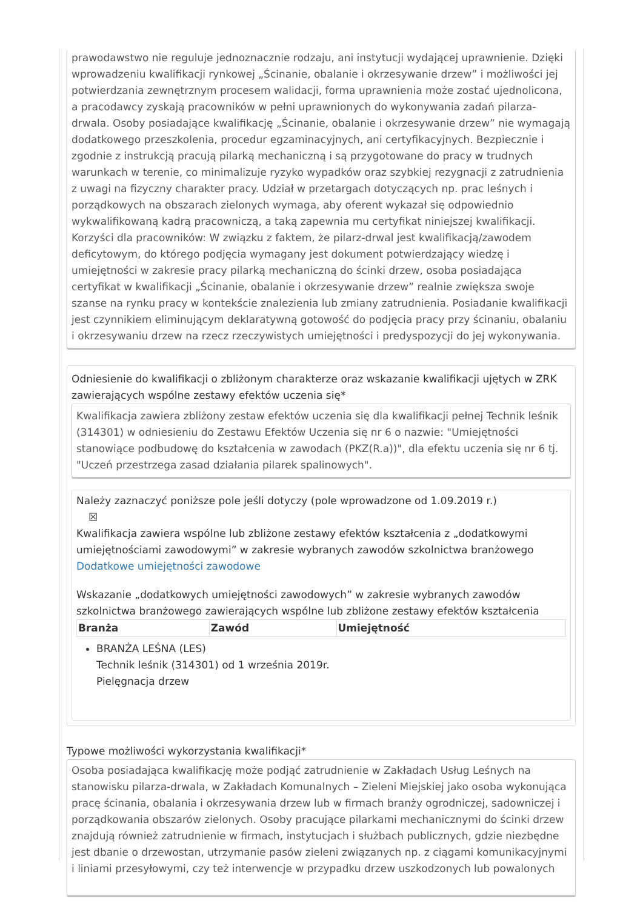prawodawstwo nie reguluje jednoznacznie rodzaju, ani instytucji wydającej uprawnienie. Dzięki wprowadzeniu kwalifikacji rynkowej „Ścinanie, obalanie i okrzesywanie drzew” i możliwości jej potwierdzania zewnętrznym procesem walidacji, forma uprawnienia może zostać ujednolicona, a pracodawcy zyskają pracowników w pełni uprawnionych do wykonywania zadań pilarza-drwala. Osoby posiadające kwalifikację „Ścinanie, obalanie i okrzesywanie drzew” nie wymagają dodatkowego przeszkolenia, procedur egzaminacyjnych, ani certyfikacyjnych. Bezpiecznie i zgodnie z instrukcją pracują pilarką mechaniczną i są przygotowane do pracy w trudnych warunkach w terenie, co minimalizuje ryzyko wypadków oraz szybkiej rezygnacji z zatrudnienia z uwagi na fizyczny charakter pracy. Udział w przetargach dotyczących np. prac leśnych i porządkowych na obszarach zielonych wymaga, aby oferent wykazał się odpowiednio wykwalifikowaną kadrą pracowniczą, a taką zapewnia mu certyfikat niniejszej kwalifikacji. Korzyści dla pracowników: W związku z faktem, że pilarz-drwal jest kwalifikacją/zawodem deficytowym, do którego podjęcia wymagany jest dokument potwierdzający wiedzę i umiejętności w zakresie pracy pilarką mechaniczną do ścinki drzew, osoba posiadająca certyfikat w kwalifikacji „Ścinanie, obalanie i okrzesywanie drzew” realnie zwiększa swoje szanse na rynku pracy w kontekście znalezienia lub zmiany zatrudnienia. Posiadanie kwalifikacji jest czynnikiem eliminującym deklaratywną gotowość do podjęcia pracy przy ścinaniu, obalaniu i okrzesywaniu drzew na rzecz rzeczywistych umiejętności i predyspozycji do jej wykonywania.
Odniesienie do kwalifikacji o zbliżonym charakterze oraz wskazanie kwalifikacji ujętych w ZRK zawierających wspólne zestawy efektów uczenia się*
Kwalifikacja zawiera zbliżony zestaw efektów uczenia się dla kwalifikacji pełnej Technik leśnik (314301) w odniesieniu do Zestawu Efektów Uczenia się nr 6 o nazwie: "Umiejętności stanowiące podbudowę do kształcenia w zawodach (PKZ(R.a))", dla efektu uczenia się nr 6 tj. "Uczeń przestrzega zasad działania pilarek spalinowych".
Należy zaznaczyć poniższe pole jeśli dotyczy (pole wprowadzone od 1.09.2019 r.)
☒
Kwalifikacja zawiera wspólne lub zbliżone zestawy efektów kształcenia z „dodatkowymi umiejętnościami zawodowymi” w zakresie wybranych zawodów szkolnictwa branżowego
Dodatkowe umiejętności zawodowe
Wskazanie „dodatkowych umiejętności zawodowych” w zakresie wybranych zawodów szkolnictwa branżowego zawierających wspólne lub zbliżone zestawy efektów kształcenia
| Branża | Zawód | Umiejętność |
| --- | --- | --- |
BRANŻA LEŚNA (LES)
Technik leśnik (314301) od 1 września 2019r.
Pielęgnacja drzew
Typowe możliwości wykorzystania kwalifikacji*
Osoba posiadająca kwalifikację może podjąć zatrudnienie w Zakładach Usług Leśnych na stanowisku pilarza-drwala, w Zakładach Komunalnych – Zieleni Miejskiej jako osoba wykonująca pracę ścinania, obalania i okrzesywania drzew lub w firmach branży ogrodniczej, sadowniczej i porządkowania obszarów zielonych. Osoby pracujące pilarkami mechanicznymi do ścinki drzew znajdują również zatrudnienie w firmach, instytucjach i służbach publicznych, gdzie niezbędne jest dbanie o drzewostan, utrzymanie pasów zieleni związanych np. z ciągami komunikacyjnymi i liniami przesyłowymi, czy też interwencje w przypadku drzew uszkodzonych lub powalonych